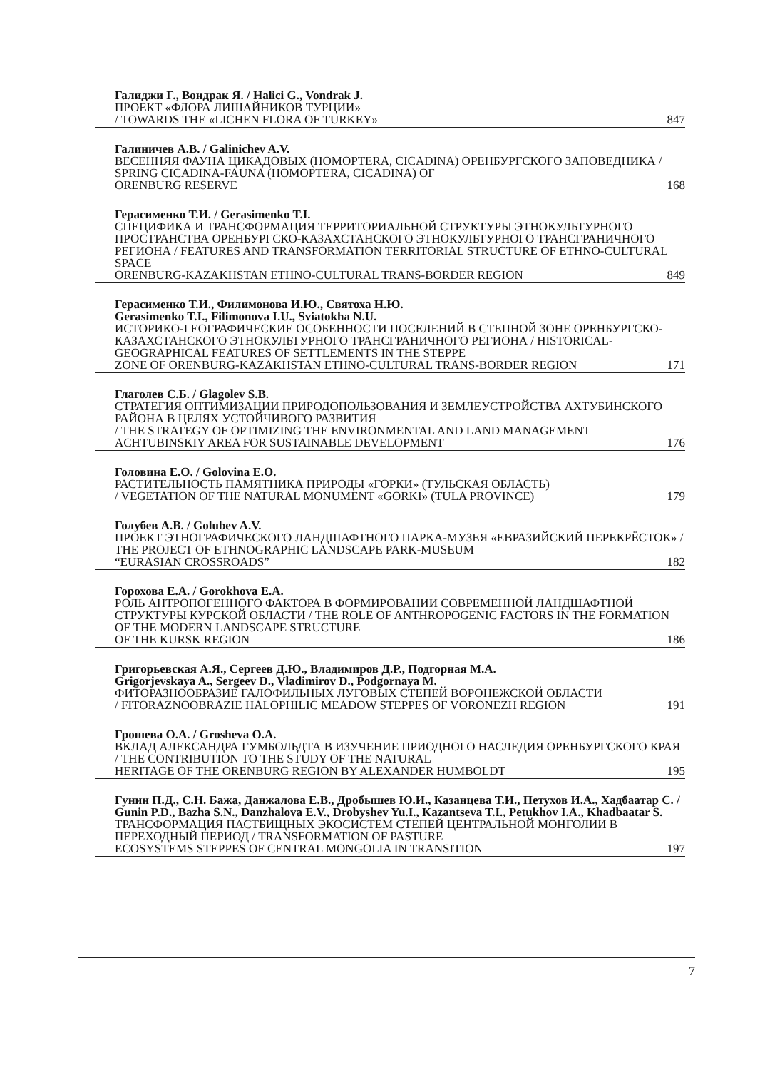Галиджи Г., Вондрак Я. / Halici G., Vondrak J.
ПРОЕКТ «ФЛОРА ЛИШАЙНИКОВ ТУРЦИИ»
/ TOWARDS THE «LICHEN FLORA OF TURKEY» 847
Галиничев А.В. / Galinichev A.V.
ВЕСЕННЯЯ ФАУНА ЦИКАДОВЫХ (HOMOPTERA, CICADINA) ОРЕНБУРГСКОГО ЗАПОВЕДНИКА / SPRING CICADINA-FAUNA (HOMOPTERA, CICADINA) OF
ORENBURG RESERVE 168
Герасименко Т.И. / Gerasimenko T.I.
СПЕЦИФИКА И ТРАНСФОРМАЦИЯ ТЕРРИТОРИАЛЬНОЙ СТРУКТУРЫ ЭТНОКУЛЬТУРНОГО ПРОСТРАНСТВА ОРЕНБУРГСКО-КАЗАХСТАНСКОГО ЭТНОКУЛЬТУРНОГО ТРАНСГРАНИЧНОГО РЕГИОНА / FEATURES AND TRANSFORMATION TERRITORIAL STRUCTURE OF ETHNO-CULTURAL SPACE
ORENBURG-KAZAKHSTAN ETHNO-CULTURAL TRANS-BORDER REGION 849
Герасименко Т.И., Филимонова И.Ю., Святоха Н.Ю.
Gerasimenko T.I., Filimonova I.U., Sviatokha N.U.
ИСТОРИКО-ГЕОГРАФИЧЕСКИЕ ОСОБЕННОСТИ ПОСЕЛЕНИЙ В СТЕПНОЙ ЗОНЕ ОРЕНБУРГСКО-КАЗАХСТАНСКОГО ЭТНОКУЛЬТУРНОГО ТРАНСГРАНИЧНОГО РЕГИОНА / HISTORICAL-GEOGRAPHICAL FEATURES OF SETTLEMENTS IN THE STEPPE
ZONE OF ORENBURG-KAZAKHSTAN ETHNO-CULTURAL TRANS-BORDER REGION 171
Глаголев С.Б. / Glagolev S.B.
СТРАТЕГИЯ ОПТИМИЗАЦИИ ПРИРОДОПОЛЬЗОВАНИЯ И ЗЕМЛЕУСТРОЙСТВА АХТУБИНСКОГО РАЙОНА В ЦЕЛЯХ УСТОЙЧИВОГО РАЗВИТИЯ
/ THE STRATEGY OF OPTIMIZING THE ENVIRONMENTAL AND LAND MANAGEMENT
ACHTUBINSKIY AREA FOR SUSTAINABLE DEVELOPMENT 176
Головина Е.О. / Golovina E.O.
РАСТИТЕЛЬНОСТЬ ПАМЯТНИКА ПРИРОДЫ «ГОРКИ» (ТУЛЬСКАЯ ОБЛАСТЬ)
/ VEGETATION OF THE NATURAL MONUMENT «GORKI» (TULA PROVINCE) 179
Голубев А.В. / Golubev A.V.
ПРОЕКТ ЭТНОГРАФИЧЕСКОГО ЛАНДШАФТНОГО ПАРКА-МУЗЕЯ «ЕВРАЗИЙСКИЙ ПЕРЕКРЁСТОК» / THE PROJECT OF ETHNOGRAPHIC LANDSCAPE PARK-MUSEUM
“EURASIAN CROSSROADS” 182
Горохова Е.А. / Gorokhova E.A.
РОЛЬ АНТРОПОГЕННОГО ФАКТОРА В ФОРМИРОВАНИИ СОВРЕМЕННОЙ ЛАНДШАФТНОЙ СТРУКТУРЫ КУРСКОЙ ОБЛАСТИ / THE ROLE OF ANTHROPOGENIC FACTORS IN THE FORMATION OF THE MODERN LANDSCAPE STRUCTURE
OF THE KURSK REGION 186
Григорьевская А.Я., Сергеев Д.Ю., Владимиров Д.Р., Подгорная М.А.
Grigorjevskaya A., Sergeev D., Vladimirov D., Podgornaya M.
ФИТОРАЗНООБРАЗИЕ ГАЛОФИЛЬНЫХ ЛУГОВЫХ СТЕПЕЙ ВОРОНЕЖСКОЙ ОБЛАСТИ
/ FITORAZNOOBRAZIE HALOPHILIC MEADOW STEPPES OF VORONEZH REGION 191
Грошева О.А. / Grosheva O.A.
ВКЛАД АЛЕКСАНДРА ГУМБОЛЬДТА В ИЗУЧЕНИЕ ПРИОДНОГО НАСЛЕДИЯ ОРЕНБУРГСКОГО КРАЯ / THE CONTRIBUTION TO THE STUDY OF THE NATURAL
HERITAGE OF THE ORENBURG REGION BY ALEXANDER HUMBOLDT 195
Гунин П.Д., С.Н. Бажа, Данжалова Е.В., Дробышев Ю.И., Казанцева Т.И., Петухов И.А., Хадбаатар С. / Gunin P.D., Bazha S.N., Danzhalova E.V., Drobyshev Yu.I., Kazantseva T.I., Petukhov I.A., Khadbaatar S.
ТРАНСФОРМАЦИЯ ПАСТБИЩНЫХ ЭКОСИСТЕМ СТЕПЕЙ ЦЕНТРАЛЬНОЙ МОНГОЛИИ В ПЕРЕХОДНЫЙ ПЕРИОД / TRANSFORMATION OF PASTURE
ECOSYSTEMS STEPPES OF CENTRAL MONGOLIA IN TRANSITION 197
7